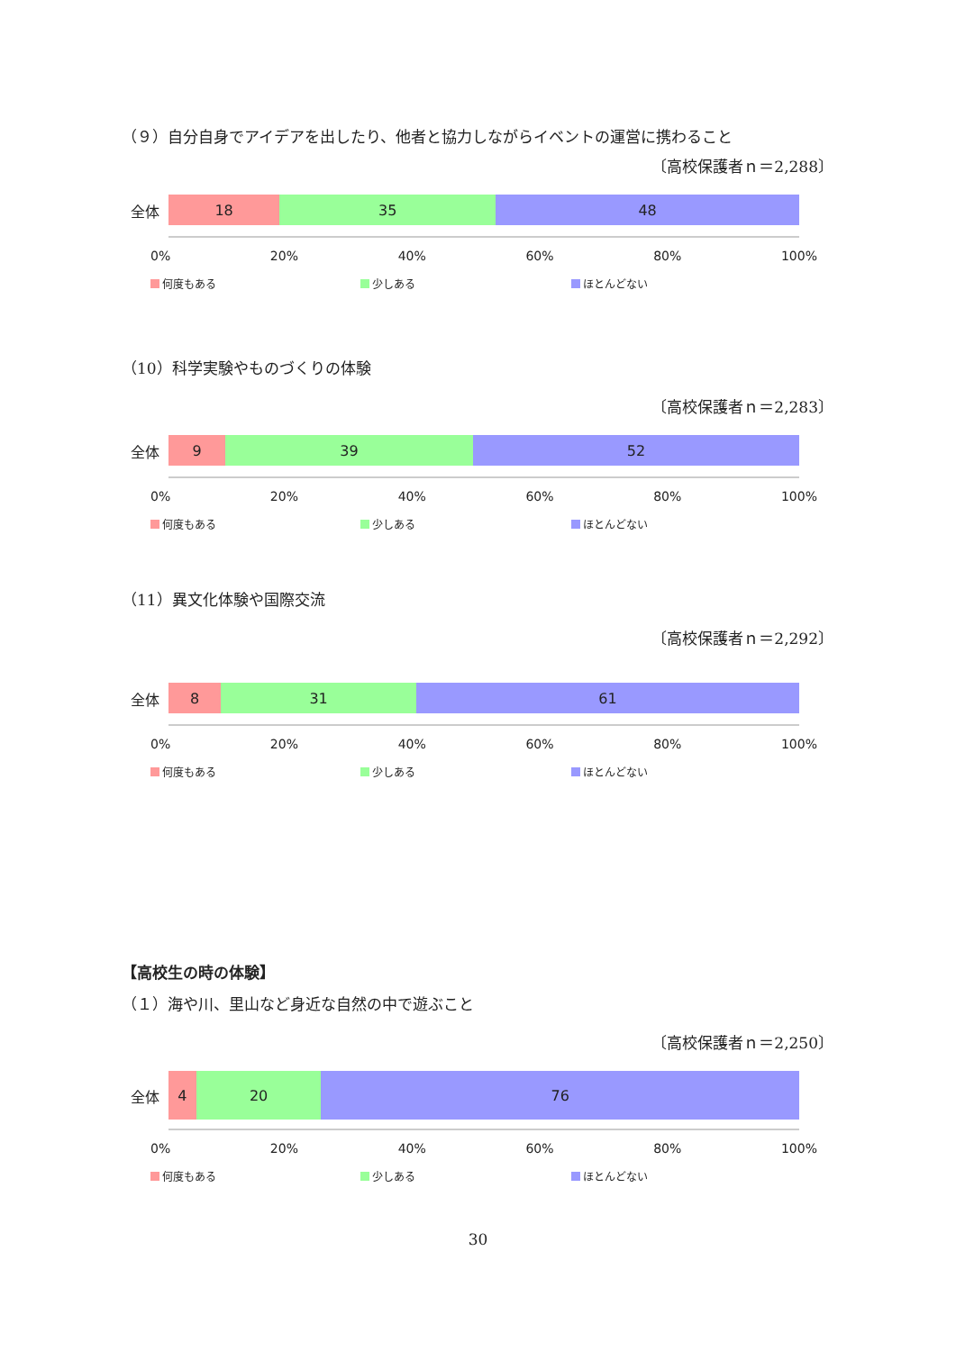（９）自分自身でアイデアを出したり、他者と協力しながらイベントの運営に携わること
〔高校保護者ｎ＝2,288〕
全体
18 35 48
0% 20% 40% 60% 80% 100%
何度もある 少しある ほとんどない
（10）科学実験やものづくりの体験
〔高校保護者ｎ＝2,283〕
全体
9 39 52
0% 20% 40% 60% 80% 100%
何度もある 少しある ほとんどない
（11）異文化体験や国際交流
〔高校保護者ｎ＝2,292〕
全体
8 31 61
0% 20% 40% 60% 80% 100%
何度もある 少しある ほとんどない
【高校生の時の体験】
（１）海や川、里山など身近な自然の中で遊ぶこと
〔高校保護者ｎ＝2,250〕
全体
4 20 76
0% 20% 40% 60% 80% 100%
何度もある 少しある ほとんどない
30